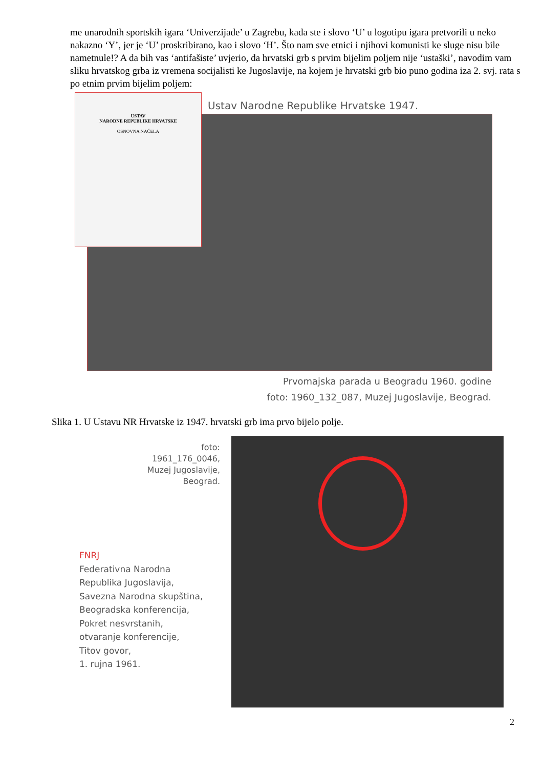me unarodnih sportskih igara ‘Univerzijade’ u Zagrebu, kada ste i slovo ‘U’ u logotipu igara pretvorili u neko nakazno ‘Y’, jer je ‘U’ proskribirano, kao i slovo ‘H’. Što nam sve etnici i njihovi komunisti ke sluge nisu bile nametnule!? A da bih vas ‘antifašiste’ uvjerio, da hrvatski grb s prvim bijelim poljem nije ‘ustaški’, navodim vam sliku hrvatskog grba iz vremena socijalisti ke Jugoslavije, na kojem je hrvatski grb bio puno godina iza 2. svj. rata s po etnim prvim bijelim poljem:
USTAV
NARODNE REPUBLIKE HRVATSKE
OSNOVNA NAČELA
Ustav Narodne Republike Hrvatske 1947.
Prvomajska parada u Beogradu 1960. godine
foto: 1960_132_087, Muzej Jugoslavije, Beograd.
Slika 1. U Ustavu NR Hrvatske iz 1947. hrvatski grb ima prvo bijelo polje.
foto:
1961_176_0046,
Muzej Jugoslavije,
Beograd.
FNRJ
Federativna Narodna
Republika Jugoslavija,
Savezna Narodna skupština,
Beogradska konferencija,
Pokret nesvrstanih,
otvaranje konferencije,
Titov govor,
1. rujna 1961.
2